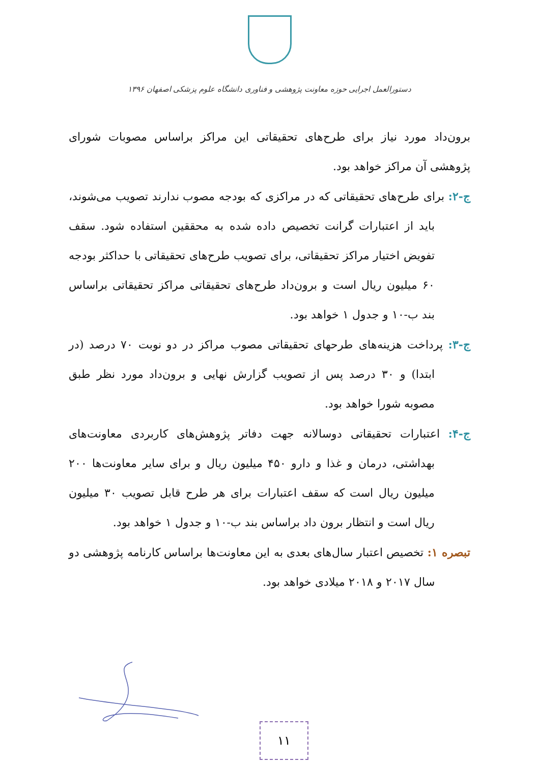دستورالعمل اجرایی حوزه معاونت پژوهشی و فناوری دانشگاه علوم پزشکی اصفهان ۱۳۹۶
برون‌داد مورد نیاز برای طرح‌های تحقیقاتی این مراکز براساس مصوبات شورای پژوهشی آن مراکز خواهد بود.
ج-۲: برای طرح‌های تحقیقاتی که در مراکزی که بودجه مصوب ندارند تصویب می‌شوند، باید از اعتبارات گرانت تخصیص داده شده به محققین استفاده شود. سقف تفویض اختیار مراکز تحقیقاتی، برای تصویب طرح‌های تحقیقاتی با حداکثر بودجه ۶۰ میلیون ریال است و برون‌داد طرح‌های تحقیقاتی مراکز تحقیقاتی براساس بند ب-۱۰ و جدول ۱ خواهد بود.
ج-۳: پرداخت هزینه‌های طرحهای تحقیقاتی مصوب مراکز در دو نوبت ۷۰ درصد (در ابتدا) و ۳۰ درصد پس از تصویب گزارش نهایی و برون‌داد مورد نظر طبق مصوبه شورا خواهد بود.
ج-۴: اعتبارات تحقیقاتی دوسالانه جهت دفاتر پژوهش‌های کاربردی معاونت‌های بهداشتی، درمان و غذا و دارو ۴۵۰ میلیون ریال و برای سایر معاونت‌ها ۲۰۰ میلیون ریال است که سقف اعتبارات برای هر طرح قابل تصویب ۳۰ میلیون ریال است و انتظار برون داد براساس بند ب-۱۰ و جدول ۱ خواهد بود.
تبصره ۱: تخصیص اعتبار سال‌های بعدی به این معاونت‌ها براساس کارنامه پژوهشی دو سال ۲۰۱۷ و ۲۰۱۸ میلادی خواهد بود.
۱۱